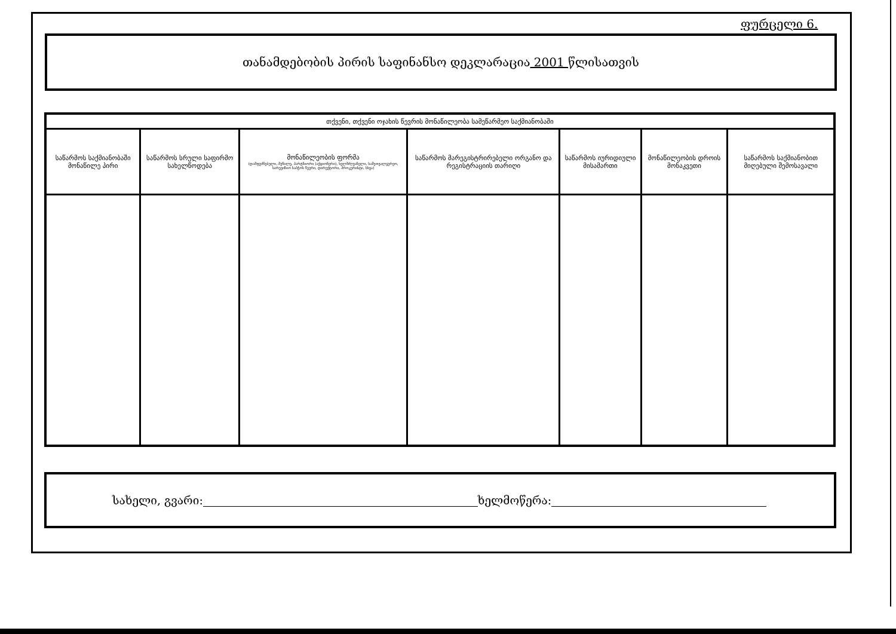ფურცელი 6.
თანამდებობის პირის საფინანსო დეკლარაცია 2001 წლისათვის
| თქვენი, თქვენი ოჯახის წევრის მონაწილეობა სამეწარმეო საქმიანობაში | | | | | | |
| --- | --- | --- | --- | --- | --- | --- |
| საწარმოს საქმიანობაში მონაწილე პირი | საწარმოს სრული საფირმო სახელწოდება | მონაწილეობის ფორმა (დამფუძნებელი, მეწილე, პარტნიორი (აქციონერი), ხელმძღვანელი, სამეთვალყურეო, სარევიზიო საბჭოს წევრი, დირექტორი, პროკურისტი, სხვა) | საწარმოს მარეგისტრირებელი ორგანო და რეგისტრაციის თარიღი | საწარმოს იურიდიული მისამართი | მონაწილეობის დროის მონაკვეთი | საწარმოს საქმიანობით მიღებული შემოსავალი |
სახელი, გვარი: ხელმოწერა: